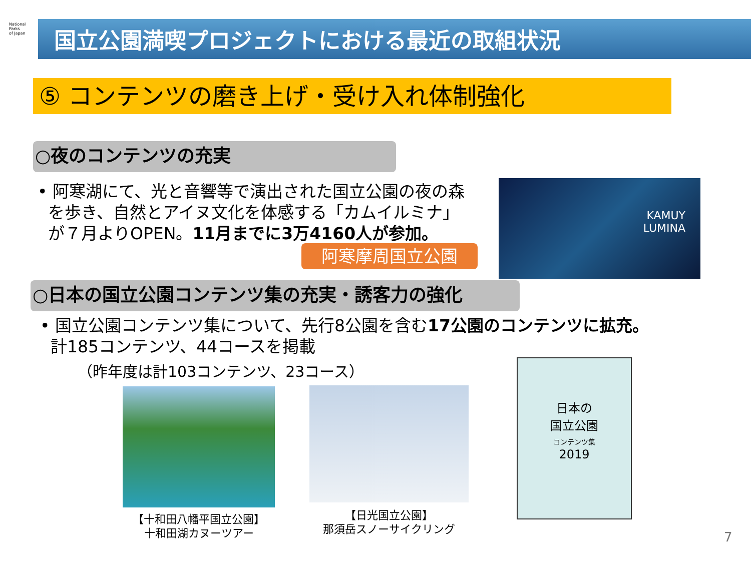National
Parks
of Japan
国立公園満喫プロジェクトにおける最近の取組状況
⑤ コンテンツの磨き上げ・受け入れ体制強化
○夜のコンテンツの充実
• 阿寒湖にて、光と音響等で演出された国立公園の夜の森
を歩き、自然とアイヌ文化を体感する「カムイルミナ」
が７月よりOPEN。11月までに3万4160人が参加。
阿寒摩周国立公園
KAMUY
LUMINA
○日本の国立公園コンテンツ集の充実・誘客力の強化
• 国立公園コンテンツ集について、先行8公園を含む17公園のコンテンツに拡充。
計185コンテンツ、44コースを掲載
（昨年度は計103コンテンツ、23コース）
日本の
国立公園
コンテンツ集
2019
【十和田八幡平国立公園】
十和田湖カヌーツアー
【日光国立公園】
那須岳スノーサイクリング
7